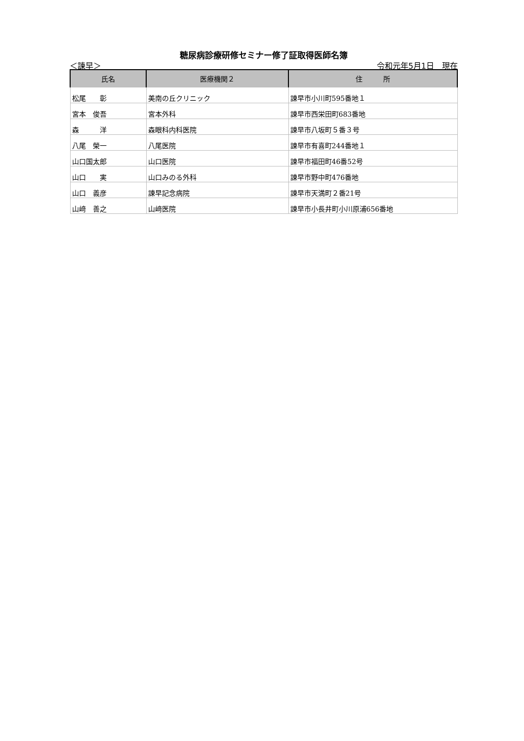糖尿病診療研修セミナー修了証取得医師名簿
＜諫早＞ 令和元年5月1日　現在
| 氏名 | 医療機関２ | 住 所 |
| --- | --- | --- |
| 松尾 彰 | 美南の丘クリニック | 諫早市小川町595番地１ |
| 宮本 俊吾 | 宮本外科 | 諫早市西栄田町683番地 |
| 森 洋 | 森眼科内科医院 | 諫早市八坂町５番３号 |
| 八尾 榮一 | 八尾医院 | 諫早市有喜町244番地１ |
| 山口国太郎 | 山口医院 | 諫早市福田町46番52号 |
| 山口 実 | 山口みのる外科 | 諫早市野中町476番地 |
| 山口 義彦 | 諫早記念病院 | 諫早市天満町２番21号 |
| 山﨑 善之 | 山﨑医院 | 諫早市小長井町小川原浦656番地 |